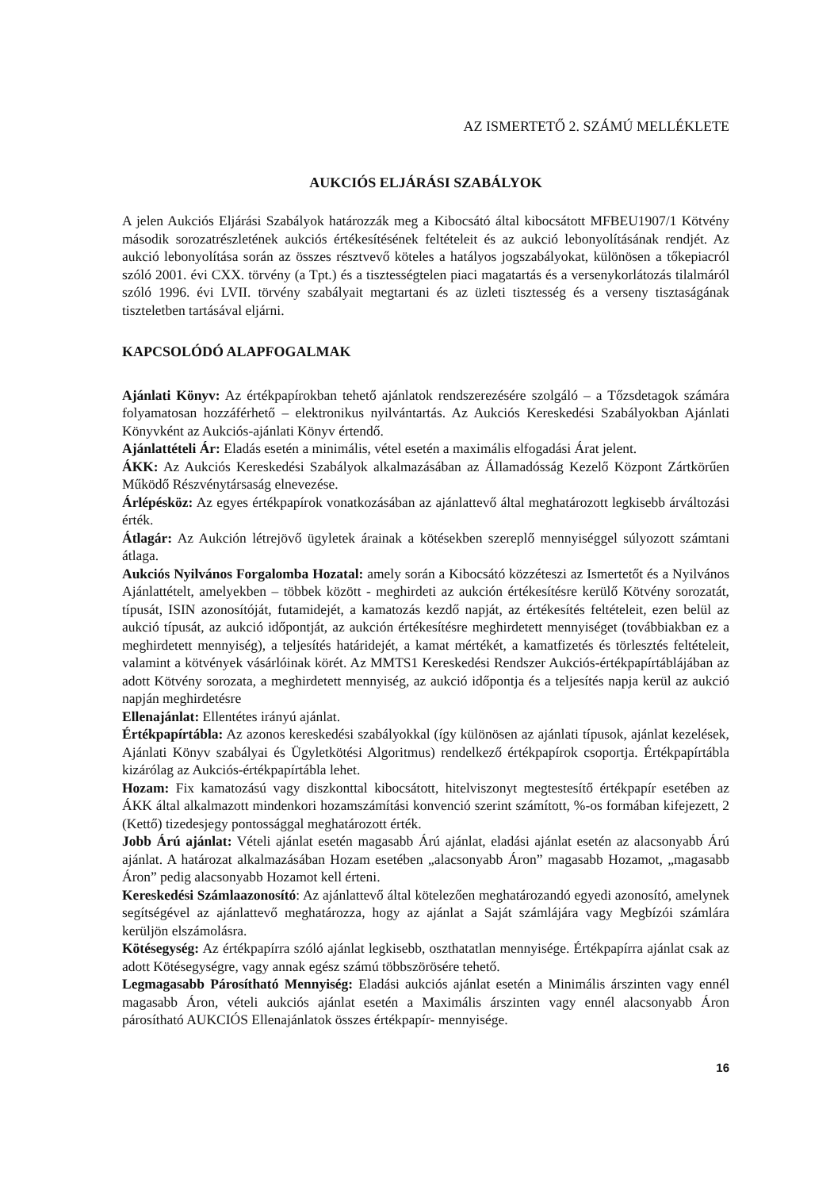AZ ISMERTETŐ 2. SZÁMÚ MELLÉKLETE
AUKCIÓS ELJÁRÁSI SZABÁLYOK
A jelen Aukciós Eljárási Szabályok határozzák meg a Kibocsátó által kibocsátott MFBEU1907/1 Kötvény második sorozatrészletének aukciós értékesítésének feltételeit és az aukció lebonyolításának rendjét. Az aukció lebonyolítása során az összes résztvevő köteles a hatályos jogszabályokat, különösen a tőkepiacról szóló 2001. évi CXX. törvény (a Tpt.) és a tisztességtelen piaci magatartás és a versenykorlátozás tilalmáról szóló 1996. évi LVII. törvény szabályait megtartani és az üzleti tisztesség és a verseny tisztaságának tiszteletben tartásával eljárni.
KAPCSOLÓDÓ ALAPFOGALMAK
Ajánlati Könyv: Az értékpapírokban tehető ajánlatok rendszerezésére szolgáló – a Tőzsdetagok számára folyamatosan hozzáférhető – elektronikus nyilvántartás. Az Aukciós Kereskedési Szabályokban Ajánlati Könyvként az Aukciós-ajánlati Könyv értendő.
Ajánlattételi Ár: Eladás esetén a minimális, vétel esetén a maximális elfogadási Árat jelent.
ÁKK: Az Aukciós Kereskedési Szabályok alkalmazásában az Államadósság Kezelő Központ Zártkörűen Működő Részvénytársaság elnevezése.
Árlépésköz: Az egyes értékpapírok vonatkozásában az ajánlattevő által meghatározott legkisebb árváltozási érték.
Átlagár: Az Aukción létrejövő ügyletek árainak a kötésekben szereplő mennyiséggel súlyozott számtani átlaga.
Aukciós Nyilvános Forgalomba Hozatal: amely során a Kibocsátó közzéteszi az Ismertetőt és a Nyilvános Ajánlattételt, amelyekben – többek között - meghirdeti az aukción értékesítésre kerülő Kötvény sorozatát, típusát, ISIN azonosítóját, futamidejét, a kamatozás kezdő napját, az értékesítés feltételeit, ezen belül az aukció típusát, az aukció időpontját, az aukción értékesítésre meghirdetett mennyiséget (továbbiakban ez a meghirdetett mennyiség), a teljesítés határidejét, a kamat mértékét, a kamatfizetés és törlesztés feltételeit, valamint a kötvények vásárlóinak körét. Az MMTS1 Kereskedési Rendszer Aukciós-értékpapírtáblájában az adott Kötvény sorozata, a meghirdetett mennyiség, az aukció időpontja és a teljesítés napja kerül az aukció napján meghirdetésre
Ellenajánlat: Ellentétes irányú ajánlat.
Értékpapírtábla: Az azonos kereskedési szabályokkal (így különösen az ajánlati típusok, ajánlat kezelések, Ajánlati Könyv szabályai és Ügyletkötési Algoritmus) rendelkező értékpapírok csoportja. Értékpapírtábla kizárólag az Aukciós-értékpapírtábla lehet.
Hozam: Fix kamatozású vagy diszkonttal kibocsátott, hitelviszonyt megtestesítő értékpapír esetében az ÁKK által alkalmazott mindenkori hozamszámítási konvenció szerint számított, %-os formában kifejezett, 2 (Kettő) tizedesjegy pontossággal meghatározott érték.
Jobb Árú ajánlat: Vételi ajánlat esetén magasabb Árú ajánlat, eladási ajánlat esetén az alacsonyabb Árú ajánlat. A határozat alkalmazásában Hozam esetében „alacsonyabb Áron” magasabb Hozamot, „magasabb Áron” pedig alacsonyabb Hozamot kell érteni.
Kereskedési Számlaazonosító: Az ajánlattevő által kötelezően meghatározandó egyedi azonosító, amelynek segítségével az ajánlattevő meghatározza, hogy az ajánlat a Saját számlájára vagy Megbízói számlára kerüljön elszámolásra.
Kötésegység: Az értékpapírra szóló ajánlat legkisebb, oszthatatlan mennyisége. Értékpapírra ajánlat csak az adott Kötésegységre, vagy annak egész számú többszörösére tehető.
Legmagasabb Párosítható Mennyiség: Eladási aukciós ajánlat esetén a Minimális árszinten vagy ennél magasabb Áron, vételi aukciós ajánlat esetén a Maximális árszinten vagy ennél alacsonyabb Áron párosítható AUKCIÓS Ellenajánlatok összes értékpapír- mennyisége.
16